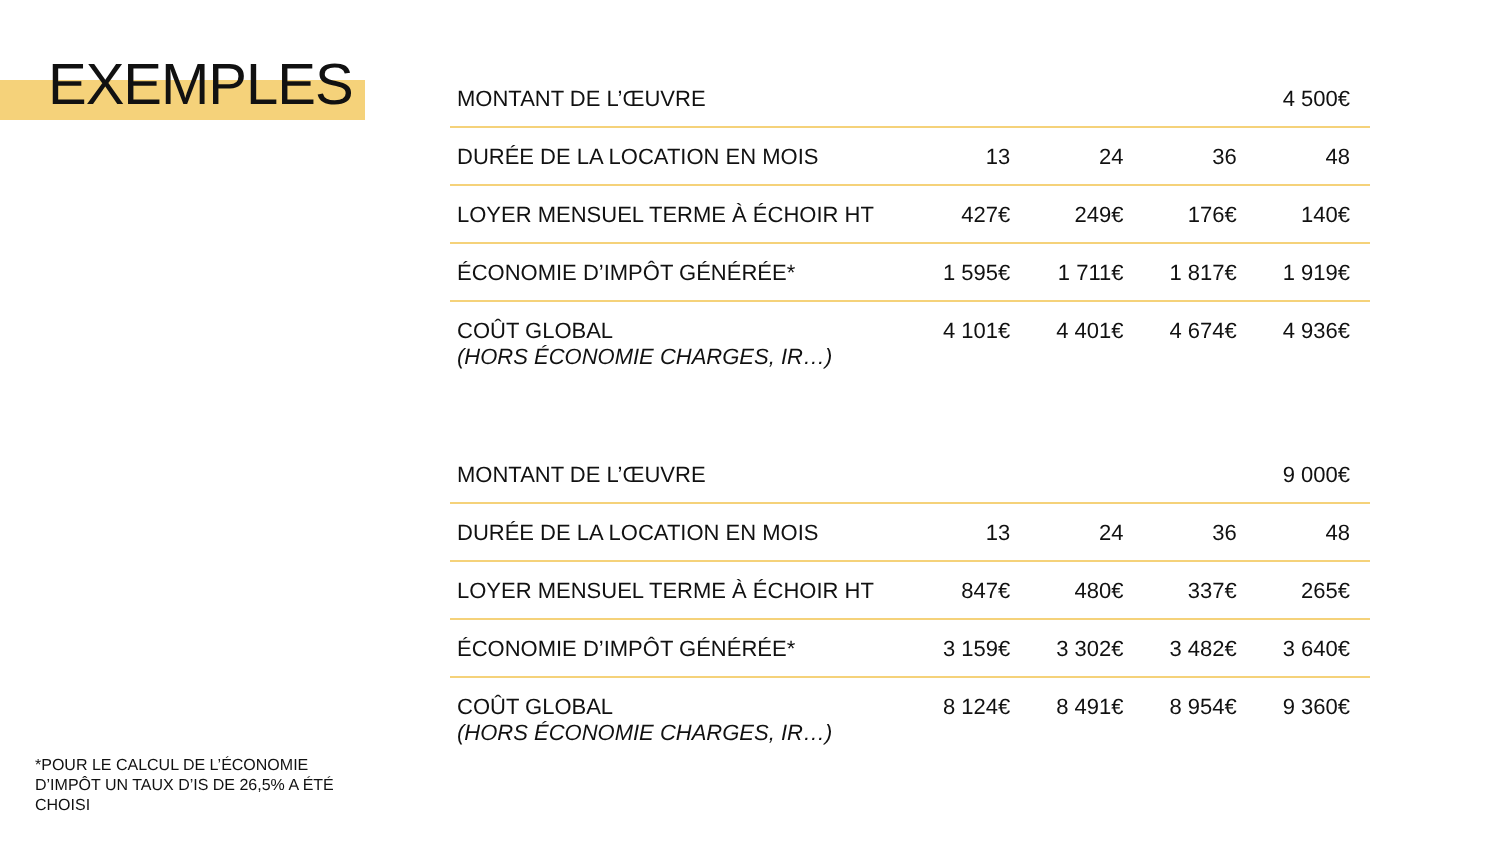EXEMPLES
*POUR LE CALCUL DE L’ÉCONOMIE D’IMPÔT UN TAUX D’IS DE 26,5% A ÉTÉ CHOISI
| MONTANT DE L’ŒUVRE | | | | 4 500€ |
| DURÉE DE LA LOCATION EN MOIS | 13 | 24 | 36 | 48 |
| LOYER MENSUEL TERME À ÉCHOIR HT | 427€ | 249€ | 176€ | 140€ |
| ÉCONOMIE D’IMPÔT GÉNÉRÉE* | 1 595€ | 1 711€ | 1 817€ | 1 919€ |
| COÛT GLOBAL (HORS ÉCONOMIE CHARGES, IR…) | 4 101€ | 4 401€ | 4 674€ | 4 936€ |
| MONTANT DE L’ŒUVRE | | | | 9 000€ |
| DURÉE DE LA LOCATION EN MOIS | 13 | 24 | 36 | 48 |
| LOYER MENSUEL TERME À ÉCHOIR HT | 847€ | 480€ | 337€ | 265€ |
| ÉCONOMIE D’IMPÔT GÉNÉRÉE* | 3 159€ | 3 302€ | 3 482€ | 3 640€ |
| COÛT GLOBAL (HORS ÉCONOMIE CHARGES, IR…) | 8 124€ | 8 491€ | 8 954€ | 9 360€ |